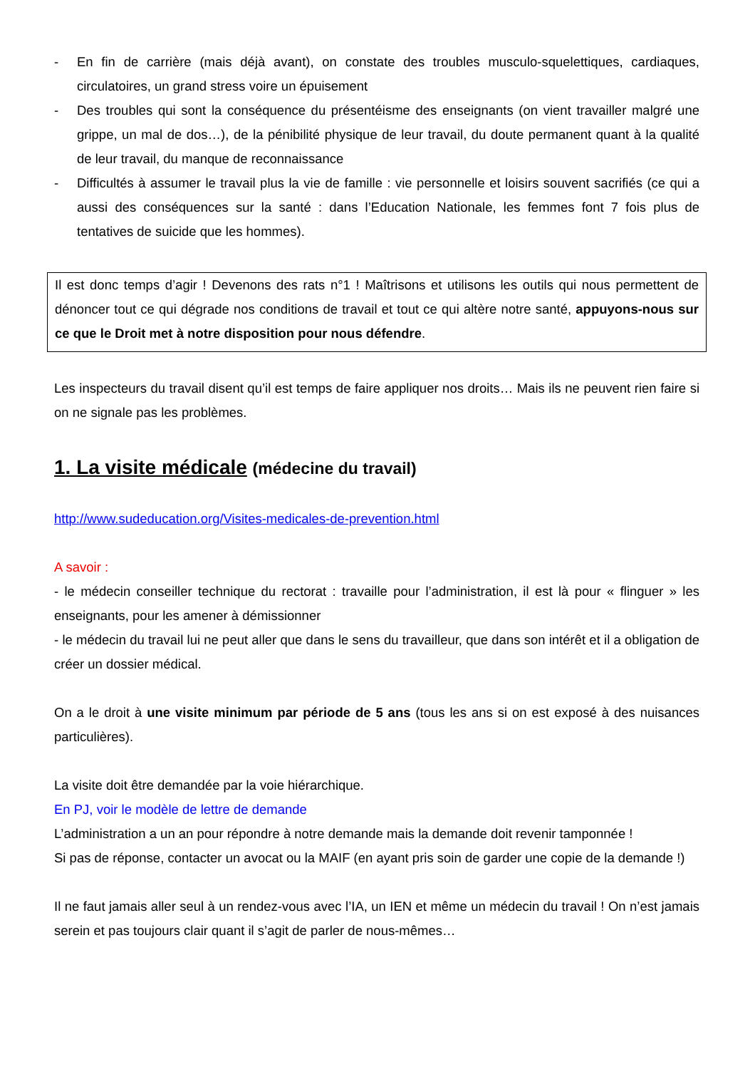- En fin de carrière (mais déjà avant), on constate des troubles musculo-squelettiques, cardiaques, circulatoires, un grand stress voire un épuisement
- Des troubles qui sont la conséquence du présentéisme des enseignants (on vient travailler malgré une grippe, un mal de dos…), de la pénibilité physique de leur travail, du doute permanent quant à la qualité de leur travail, du manque de reconnaissance
- Difficultés à assumer le travail plus la vie de famille : vie personnelle et loisirs souvent sacrifiés (ce qui a aussi des conséquences sur la santé : dans l’Education Nationale, les femmes font 7 fois plus de tentatives de suicide que les hommes).
Il est donc temps d’agir ! Devenons des rats n°1 ! Maîtrisons et utilisons les outils qui nous permettent de dénoncer tout ce qui dégrade nos conditions de travail et tout ce qui altère notre santé, appuyons-nous sur ce que le Droit met à notre disposition pour nous défendre.
Les inspecteurs du travail disent qu’il est temps de faire appliquer nos droits… Mais ils ne peuvent rien faire si on ne signale pas les problèmes.
1. La visite médicale (médecine du travail)
http://www.sudeducation.org/Visites-medicales-de-prevention.html
A savoir :
- le médecin conseiller technique du rectorat : travaille pour l’administration, il est là pour « flinguer » les enseignants, pour les amener à démissionner
- le médecin du travail lui ne peut aller que dans le sens du travailleur, que dans son intérêt et il a obligation de créer un dossier médical.
On a le droit à une visite minimum par période de 5 ans (tous les ans si on est exposé à des nuisances particulières).
La visite doit être demandée par la voie hiérarchique.
En PJ, voir le modèle de lettre de demande
L’administration a un an pour répondre à notre demande mais la demande doit revenir tamponnée !
Si pas de réponse, contacter un avocat ou la MAIF (en ayant pris soin de garder une copie de la demande !)
Il ne faut jamais aller seul à un rendez-vous avec l’IA, un IEN et même un médecin du travail ! On n’est jamais serein et pas toujours clair quant il s’agit de parler de nous-mêmes…